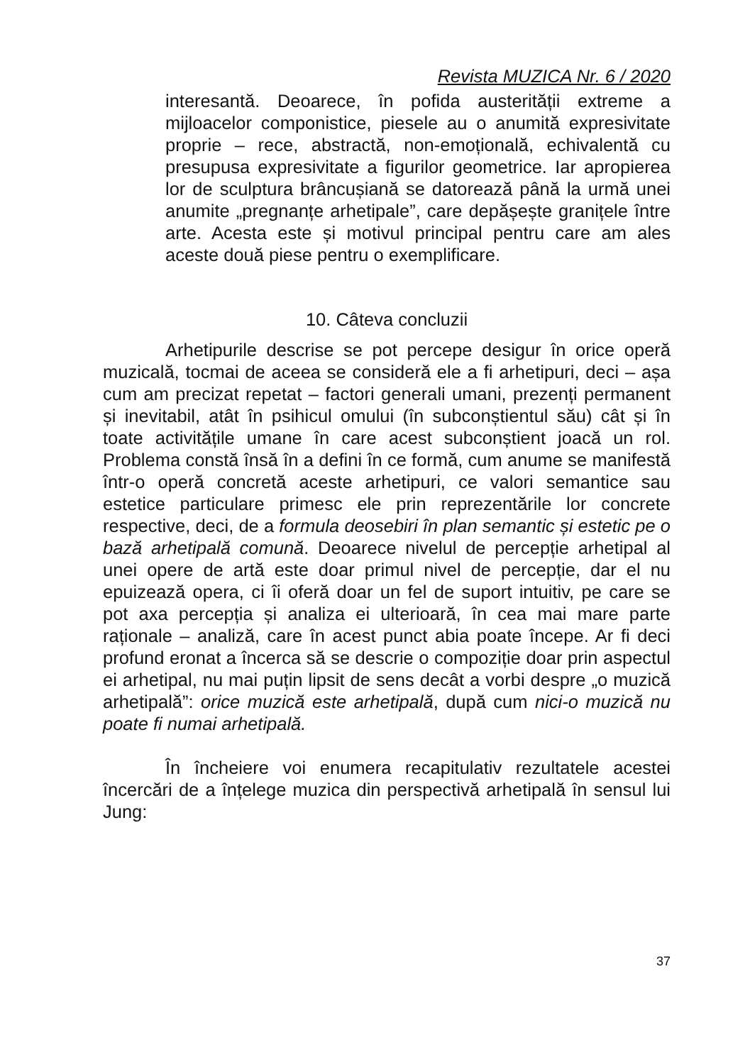Revista MUZICA Nr. 6 / 2020
interesantă. Deoarece, în pofida austerității extreme a mijloacelor componistice, piesele au o anumită expresivitate proprie – rece, abstractă, non-emoțională, echivalentă cu presupusa expresivitate a figurilor geometrice. Iar apropierea lor de sculptura brâncușiană se datorează până la urmă unei anumite „pregnanțe arhetipale”, care depășește granițele între arte. Acesta este și motivul principal pentru care am ales aceste două piese pentru o exemplificare.
10. Câteva concluzii
Arhetipurile descrise se pot percepe desigur în orice operă muzicală, tocmai de aceea se consideră ele a fi arhetipuri, deci – așa cum am precizat repetat – factori generali umani, prezenți permanent și inevitabil, atât în psihicul omului (în subconștientul său) cât și în toate activitățile umane în care acest subconștient joacă un rol. Problema constă însă în a defini în ce formă, cum anume se manifestă într-o operă concretă aceste arhetipuri, ce valori semantice sau estetice particulare primesc ele prin reprezentările lor concrete respective, deci, de a formula deosebiri în plan semantic și estetic pe o bază arhetipală comună. Deoarece nivelul de percepție arhetipal al unei opere de artă este doar primul nivel de percepție, dar el nu epuizează opera, ci îi oferă doar un fel de suport intuitiv, pe care se pot axa percepția și analiza ei ulterioară, în cea mai mare parte raționale – analiză, care în acest punct abia poate începe. Ar fi deci profund eronat a încerca să se descrie o compoziție doar prin aspectul ei arhetipal, nu mai puțin lipsit de sens decât a vorbi despre „o muzică arhetipală”: orice muzică este arhetipală, după cum nici-o muzică nu poate fi numai arhetipală.
În încheiere voi enumera recapitulativ rezultatele acestei încercări de a înțelege muzica din perspectivă arhetipală în sensul lui Jung:
37